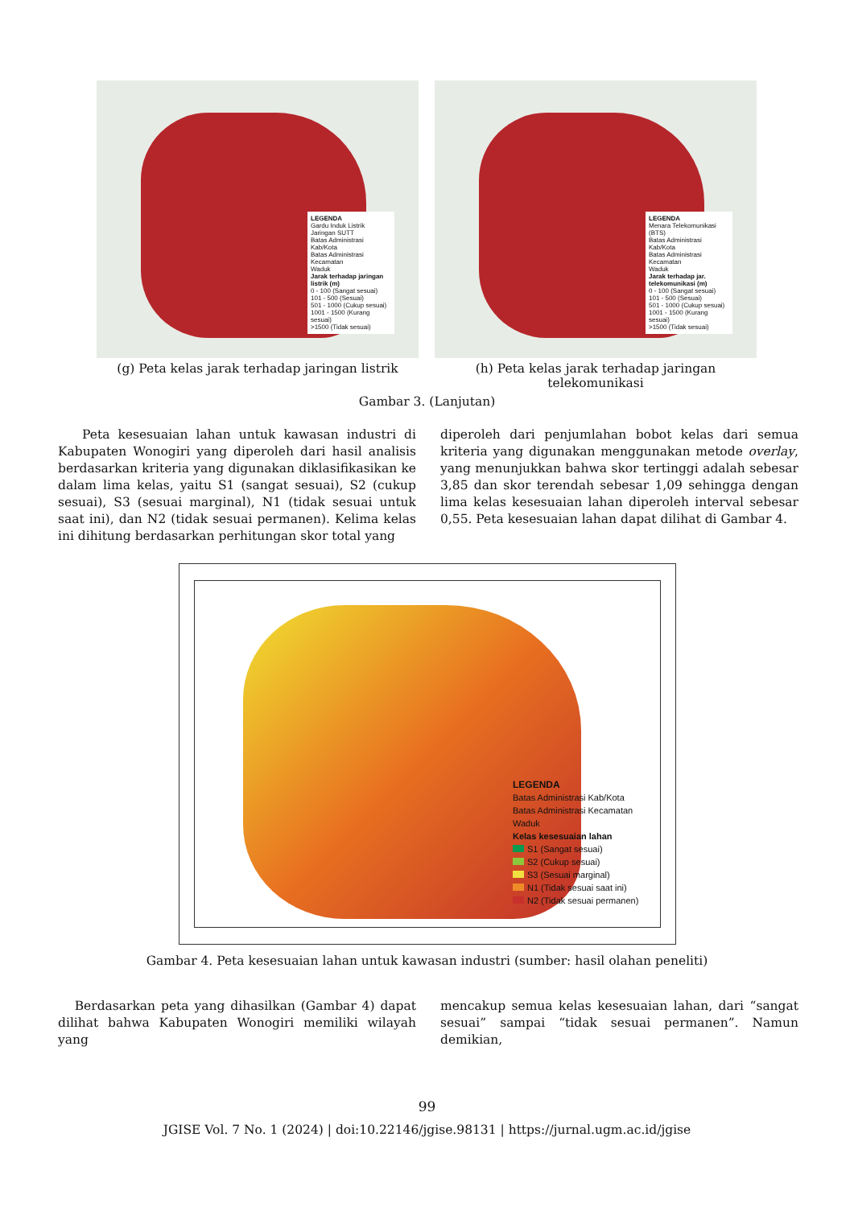LEGENDA
Gardu Induk Listrik
Jaringan SUTT
Batas Administrasi Kab/Kota
Batas Administrasi Kecamatan
Waduk
Jarak terhadap jaringan listrik (m)
0 - 100 (Sangat sesuai)
101 - 500 (Sesuai)
501 - 1000 (Cukup sesuai)
1001 - 1500 (Kurang sesuai)
>1500 (Tidak sesuai)
(g) Peta kelas jarak terhadap jaringan listrik
LEGENDA
Menara Telekomunikasi (BTS)
Batas Administrasi Kab/Kota
Batas Administrasi Kecamatan
Waduk
Jarak terhadap jar. telekomunikasi (m)
0 - 100 (Sangat sesuai)
101 - 500 (Sesuai)
501 - 1000 (Cukup sesuai)
1001 - 1500 (Kurang sesuai)
>1500 (Tidak sesuai)
(h) Peta kelas jarak terhadap jaringan telekomunikasi
Gambar 3. (Lanjutan)
Peta kesesuaian lahan untuk kawasan industri di Kabupaten Wonogiri yang diperoleh dari hasil analisis berdasarkan kriteria yang digunakan diklasifikasikan ke dalam lima kelas, yaitu S1 (sangat sesuai), S2 (cukup sesuai), S3 (sesuai marginal), N1 (tidak sesuai untuk saat ini), dan N2 (tidak sesuai permanen). Kelima kelas ini dihitung berdasarkan perhitungan skor total yang
diperoleh dari penjumlahan bobot kelas dari semua kriteria yang digunakan menggunakan metode overlay, yang menunjukkan bahwa skor tertinggi adalah sebesar 3,85 dan skor terendah sebesar 1,09 sehingga dengan lima kelas kesesuaian lahan diperoleh interval sebesar 0,55. Peta kesesuaian lahan dapat dilihat di Gambar 4.
LEGENDA
Batas Administrasi Kab/Kota
Batas Administrasi Kecamatan
Waduk
Kelas kesesuaian lahan
S1 (Sangat sesuai)
S2 (Cukup sesuai)
S3 (Sesuai marginal)
N1 (Tidak sesuai saat ini)
N2 (Tidak sesuai permanen)
Gambar 4. Peta kesesuaian lahan untuk kawasan industri (sumber: hasil olahan peneliti)
Berdasarkan peta yang dihasilkan (Gambar 4) dapat dilihat bahwa Kabupaten Wonogiri memiliki wilayah yang
mencakup semua kelas kesesuaian lahan, dari “sangat sesuai” sampai “tidak sesuai permanen”. Namun demikian,
99
JGISE Vol. 7 No. 1 (2024) | doi:10.22146/jgise.98131 | https://jurnal.ugm.ac.id/jgise